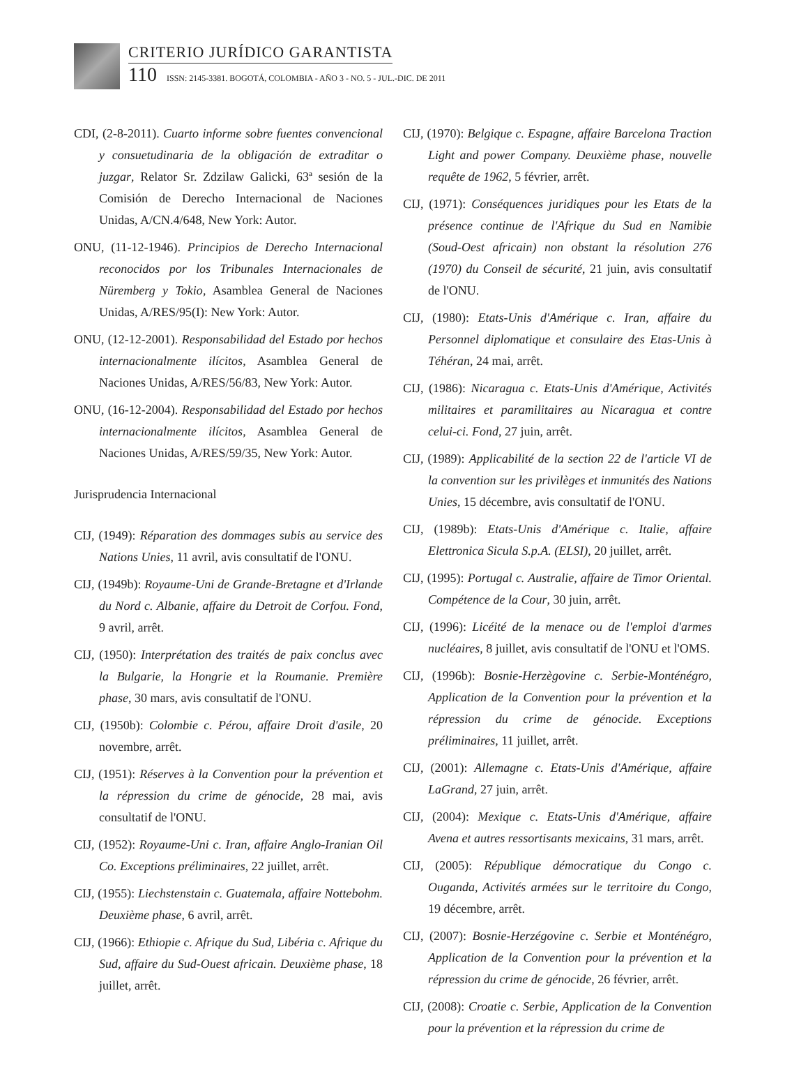CRITERIO JURÍDICO GARANTISTA
110 ISSN: 2145-3381. BOGOTÁ, COLOMBIA - AÑO 3 - NO. 5 - JUL.-DIC. DE 2011
CDI, (2-8-2011). Cuarto informe sobre fuentes convencional y consuetudinaria de la obligación de extraditar o juzgar, Relator Sr. Zdzilaw Galicki, 63ª sesión de la Comisión de Derecho Internacional de Naciones Unidas, A/CN.4/648, New York: Autor.
ONU, (11-12-1946). Principios de Derecho Internacional reconocidos por los Tribunales Internacionales de Nüremberg y Tokio, Asamblea General de Naciones Unidas, A/RES/95(I): New York: Autor.
ONU, (12-12-2001). Responsabilidad del Estado por hechos internacionalmente ilícitos, Asamblea General de Naciones Unidas, A/RES/56/83, New York: Autor.
ONU, (16-12-2004). Responsabilidad del Estado por hechos internacionalmente ilícitos, Asamblea General de Naciones Unidas, A/RES/59/35, New York: Autor.
Jurisprudencia Internacional
CIJ, (1949): Réparation des dommages subis au service des Nations Unies, 11 avril, avis consultatif de l'ONU.
CIJ, (1949b): Royaume-Uni de Grande-Bretagne et d'Irlande du Nord c. Albanie, affaire du Detroit de Corfou. Fond, 9 avril, arrêt.
CIJ, (1950): Interprétation des traités de paix conclus avec la Bulgarie, la Hongrie et la Roumanie. Première phase, 30 mars, avis consultatif de l'ONU.
CIJ, (1950b): Colombie c. Pérou, affaire Droit d'asile, 20 novembre, arrêt.
CIJ, (1951): Réserves à la Convention pour la prévention et la répression du crime de génocide, 28 mai, avis consultatif de l'ONU.
CIJ, (1952): Royaume-Uni c. Iran, affaire Anglo-Iranian Oil Co. Exceptions préliminaires, 22 juillet, arrêt.
CIJ, (1955): Liechstenstain c. Guatemala, affaire Nottebohm. Deuxième phase, 6 avril, arrêt.
CIJ, (1966): Ethiopie c. Afrique du Sud, Libéria c. Afrique du Sud, affaire du Sud-Ouest africain. Deuxième phase, 18 juillet, arrêt.
CIJ, (1970): Belgique c. Espagne, affaire Barcelona Traction Light and power Company. Deuxième phase, nouvelle requête de 1962, 5 février, arrêt.
CIJ, (1971): Conséquences juridiques pour les Etats de la présence continue de l'Afrique du Sud en Namibie (Soud-Oest africain) non obstant la résolution 276 (1970) du Conseil de sécurité, 21 juin, avis consultatif de l'ONU.
CIJ, (1980): Etats-Unis d'Amérique c. Iran, affaire du Personnel diplomatique et consulaire des Etas-Unis à Téhéran, 24 mai, arrêt.
CIJ, (1986): Nicaragua c. Etats-Unis d'Amérique, Activités militaires et paramilitaires au Nicaragua et contre celui-ci. Fond, 27 juin, arrêt.
CIJ, (1989): Applicabilité de la section 22 de l'article VI de la convention sur les privilèges et inmunités des Nations Unies, 15 décembre, avis consultatif de l'ONU.
CIJ, (1989b): Etats-Unis d'Amérique c. Italie, affaire Elettronica Sicula S.p.A. (ELSI), 20 juillet, arrêt.
CIJ, (1995): Portugal c. Australie, affaire de Timor Oriental. Compétence de la Cour, 30 juin, arrêt.
CIJ, (1996): Licéité de la menace ou de l'emploi d'armes nucléaires, 8 juillet, avis consultatif de l'ONU et l'OMS.
CIJ, (1996b): Bosnie-Herzègovine c. Serbie-Monténégro, Application de la Convention pour la prévention et la répression du crime de génocide. Exceptions préliminaires, 11 juillet, arrêt.
CIJ, (2001): Allemagne c. Etats-Unis d'Amérique, affaire LaGrand, 27 juin, arrêt.
CIJ, (2004): Mexique c. Etats-Unis d'Amérique, affaire Avena et autres ressortisants mexicains, 31 mars, arrêt.
CIJ, (2005): République démocratique du Congo c. Ouganda, Activités armées sur le territoire du Congo, 19 décembre, arrêt.
CIJ, (2007): Bosnie-Herzégovine c. Serbie et Monténégro, Application de la Convention pour la prévention et la répression du crime de génocide, 26 février, arrêt.
CIJ, (2008): Croatie c. Serbie, Application de la Convention pour la prévention et la répression du crime de